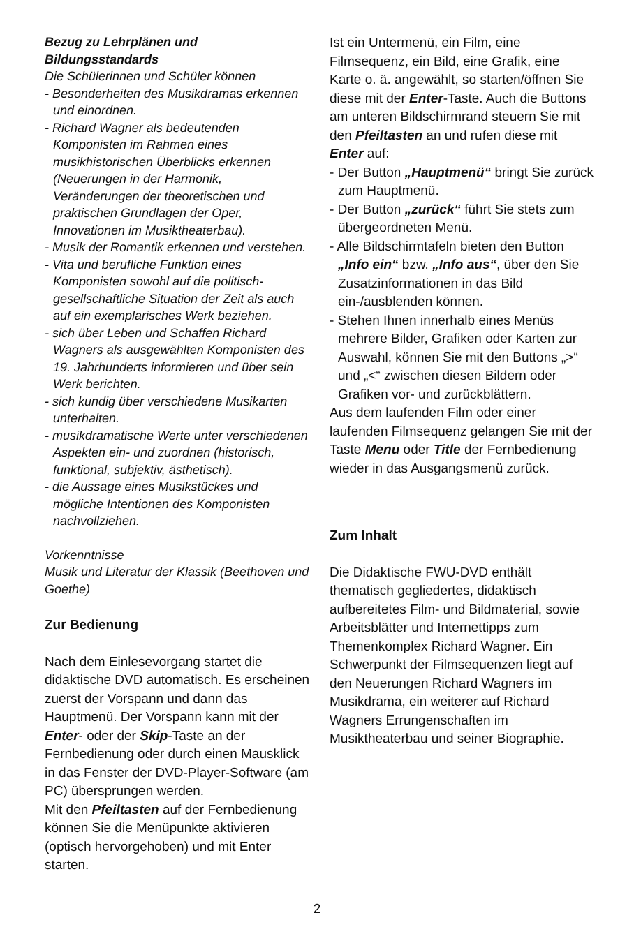Bezug zu Lehrplänen und Bildungsstandards
Die Schülerinnen und Schüler können
- Besonderheiten des Musikdramas erkennen und einordnen.
- Richard Wagner als bedeutenden Komponisten im Rahmen eines musikhistorischen Überblicks erkennen (Neuerungen in der Harmonik, Veränderungen der theoretischen und praktischen Grundlagen der Oper, Innovationen im Musiktheaterbau).
- Musik der Romantik erkennen und verstehen.
- Vita und berufliche Funktion eines Komponisten sowohl auf die politisch-gesellschaftliche Situation der Zeit als auch auf ein exemplarisches Werk beziehen.
- sich über Leben und Schaffen Richard Wagners als ausgewählten Komponisten des 19. Jahrhunderts informieren und über sein Werk berichten.
- sich kundig über verschiedene Musikarten unterhalten.
- musikdramatische Werte unter verschiedenen Aspekten ein- und zuordnen (historisch, funktional, subjektiv, ästhetisch).
- die Aussage eines Musikstückes und mögliche Intentionen des Komponisten nachvollziehen.
Vorkenntnisse
Musik und Literatur der Klassik (Beethoven und Goethe)
Zur Bedienung
Nach dem Einlesevorgang startet die didaktische DVD automatisch. Es erscheinen zuerst der Vorspann und dann das Hauptmenü. Der Vorspann kann mit der Enter- oder der Skip-Taste an der Fernbedienung oder durch einen Mausklick in das Fenster der DVD-Player-Software (am PC) übersprungen werden.
Mit den Pfeiltasten auf der Fernbedienung können Sie die Menüpunkte aktivieren (optisch hervorgehoben) und mit Enter starten.
Ist ein Untermenü, ein Film, eine Filmsequenz, ein Bild, eine Grafik, eine Karte o. ä. angewählt, so starten/öffnen Sie diese mit der Enter-Taste. Auch die Buttons am unteren Bildschirmrand steuern Sie mit den Pfeiltasten an und rufen diese mit Enter auf:
- Der Button „Hauptmenü“ bringt Sie zurück zum Hauptmenü.
- Der Button „zurück“ führt Sie stets zum übergeordneten Menü.
- Alle Bildschirmtafeln bieten den Button „Info ein“ bzw. „Info aus“, über den Sie Zusatzinformationen in das Bild ein-/ausblenden können.
- Stehen Ihnen innerhalb eines Menüs mehrere Bilder, Grafiken oder Karten zur Auswahl, können Sie mit den Buttons „>“ und „<“ zwischen diesen Bildern oder Grafiken vor- und zurückblättern.
Aus dem laufenden Film oder einer laufenden Filmsequenz gelangen Sie mit der Taste Menu oder Title der Fernbedienung wieder in das Ausgangsmenü zurück.
Zum Inhalt
Die Didaktische FWU-DVD enthält thematisch gegliedertes, didaktisch aufbereitetes Film- und Bildmaterial, sowie Arbeitsblätter und Internettipps zum Themenkomplex Richard Wagner. Ein Schwerpunkt der Filmsequenzen liegt auf den Neuerungen Richard Wagners im Musikdrama, ein weiterer auf Richard Wagners Errungenschaften im Musiktheaterbau und seiner Biographie.
2